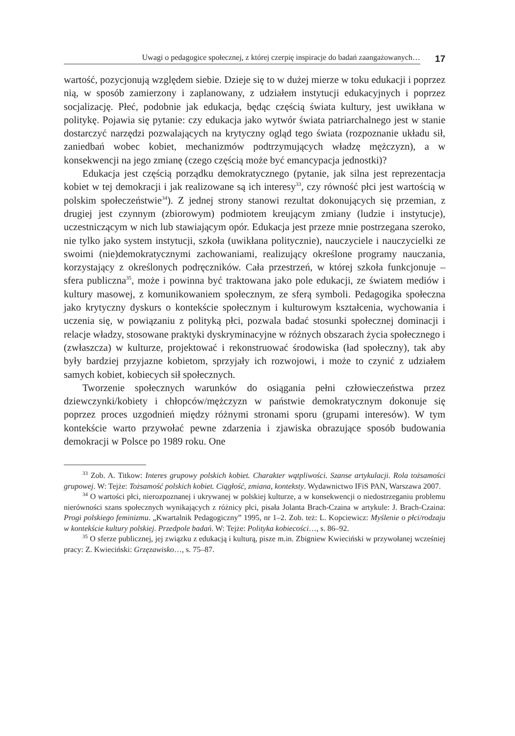Uwagi o pedagogice społecznej, z której czerpię inspiracje do badań zaangażowanych…
17
wartość, pozycjonują względem siebie. Dzieje się to w dużej mierze w toku edukacji i poprzez nią, w sposób zamierzony i zaplanowany, z udziałem instytucji edukacyjnych i poprzez socjalizację. Płeć, podobnie jak edukacja, będąc częścią świata kultury, jest uwikłana w politykę. Pojawia się pytanie: czy edukacja jako wytwór świata patriarchalnego jest w stanie dostarczyć narzędzi pozwalających na krytyczny ogląd tego świata (rozpoznanie układu sił, zaniedbań wobec kobiet, mechanizmów podtrzymujących władzę mężczyzn), a w konsekwencji na jego zmianę (czego częścią może być emancypacja jednostki)?
Edukacja jest częścią porządku demokratycznego (pytanie, jak silna jest reprezentacja kobiet w tej demokracji i jak realizowane są ich interesy<sup>33</sup>, czy równość płci jest wartością w polskim społeczeństwie<sup>34</sup>). Z jednej strony stanowi rezultat dokonujących się przemian, z drugiej jest czynnym (zbiorowym) podmiotem kreującym zmiany (ludzie i instytucje), uczestniczącym w nich lub stawiającym opór. Edukacja jest przeze mnie postrzegana szeroko, nie tylko jako system instytucji, szkoła (uwikłana politycznie), nauczyciele i nauczycielki ze swoimi (nie)demokratycznymi zachowaniami, realizujący określone programy nauczania, korzystający z określonych podręczników. Cała przestrzeń, w której szkoła funkcjonuje – sfera publiczna<sup>35</sup>, może i powinna być traktowana jako pole edukacji, ze światem mediów i kultury masowej, z komunikowaniem społecznym, ze sferą symboli. Pedagogika społeczna jako krytyczny dyskurs o kontekście społecznym i kulturowym kształcenia, wychowania i uczenia się, w powiązaniu z polityką płci, pozwala badać stosunki społecznej dominacji i relacje władzy, stosowane praktyki dyskryminacyjne w różnych obszarach życia społecznego i (zwłaszcza) w kulturze, projektować i rekonstruować środowiska (ład społeczny), tak aby były bardziej przyjazne kobietom, sprzyjały ich rozwojowi, i może to czynić z udziałem samych kobiet, kobiecych sił społecznych.
Tworzenie społecznych warunków do osiągania pełni człowieczeństwa przez dziewczynki/kobiety i chłopców/mężczyzn w państwie demokratycznym dokonuje się poprzez proces uzgodnień między różnymi stronami sporu (grupami interesów). W tym kontekście warto przywołać pewne zdarzenia i zjawiska obrazujące sposób budowania demokracji w Polsce po 1989 roku. One
<sup>33</sup> Zob. A. Titkow: Interes grupowy polskich kobiet. Charakter wątpliwości. Szanse artykulacji. Rola tożsamości grupowej. W: Tejże: Tożsamość polskich kobiet. Ciągłość, zmiana, konteksty. Wydawnictwo IFiS PAN, Warszawa 2007.
<sup>34</sup> O wartości płci, nierozpoznanej i ukrywanej w polskiej kulturze, a w konsekwencji o niedostrzeganiu problemu nierówności szans społecznych wynikających z różnicy płci, pisała Jolanta Brach-Czaina w artykule: J. Brach-Czaina: Progi polskiego feminizmu. „Kwartalnik Pedagogiczny” 1995, nr 1–2. Zob. też: L. Kopciewicz: Myślenie o płci/rodzaju w kontekście kultury polskiej. Przedpole badań. W: Tejże: Polityka kobiecości…, s. 86–92.
<sup>35</sup> O sferze publicznej, jej związku z edukacją i kulturą, pisze m.in. Zbigniew Kwieciński w przywołanej wcześniej pracy: Z. Kwieciński: Grzęzawisko…, s. 75–87.